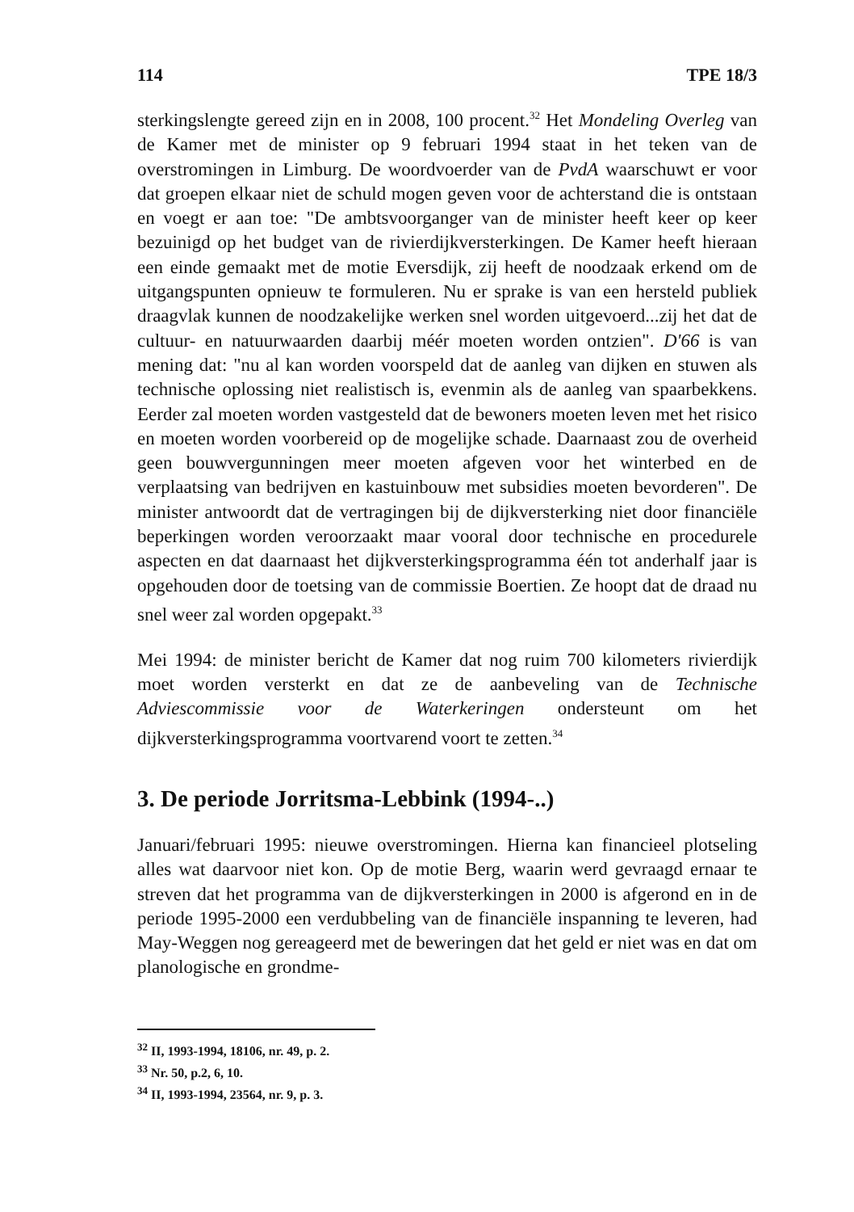114 TPE 18/3
sterkingslengte gereed zijn en in 2008, 100 procent.<sup>32</sup> Het Mondeling Overleg van de Kamer met de minister op 9 februari 1994 staat in het teken van de overstromingen in Limburg. De woordvoerder van de PvdA waarschuwt er voor dat groepen elkaar niet de schuld mogen geven voor de achterstand die is ontstaan en voegt er aan toe: "De ambtsvoorganger van de minister heeft keer op keer bezuinigd op het budget van de rivierdijkversterkingen. De Kamer heeft hieraan een einde gemaakt met de motie Eversdijk, zij heeft de noodzaak erkend om de uitgangspunten opnieuw te formuleren. Nu er sprake is van een hersteld publiek draagvlak kunnen de noodzakelijke werken snel worden uitgevoerd...zij het dat de cultuur- en natuurwaarden daarbij méér moeten worden ontzien". D'66 is van mening dat: "nu al kan worden voorspeld dat de aanleg van dijken en stuwen als technische oplossing niet realistisch is, evenmin als de aanleg van spaarbekkens. Eerder zal moeten worden vastgesteld dat de bewoners moeten leven met het risico en moeten worden voorbereid op de mogelijke schade. Daarnaast zou de overheid geen bouwvergunningen meer moeten afgeven voor het winterbed en de verplaatsing van bedrijven en kastuinbouw met subsidies moeten bevorderen". De minister antwoordt dat de vertragingen bij de dijkversterking niet door financiële beperkingen worden veroorzaakt maar vooral door technische en procedurele aspecten en dat daarnaast het dijkversterkingsprogramma één tot anderhalf jaar is opgehouden door de toetsing van de commissie Boertien. Ze hoopt dat de draad nu snel weer zal worden opgepakt.<sup>33</sup>
Mei 1994: de minister bericht de Kamer dat nog ruim 700 kilometers rivierdijk moet worden versterkt en dat ze de aanbeveling van de Technische Adviescommissie voor de Waterkeringen ondersteunt om het dijkversterkingsprogramma voortvarend voort te zetten.<sup>34</sup>
3. De periode Jorritsma-Lebbink (1994-..)
Januari/februari 1995: nieuwe overstromingen. Hierna kan financieel plotseling alles wat daarvoor niet kon. Op de motie Berg, waarin werd gevraagd ernaar te streven dat het programma van de dijkversterkingen in 2000 is afgerond en in de periode 1995-2000 een verdubbeling van de financiële inspanning te leveren, had May-Weggen nog gereageerd met de beweringen dat het geld er niet was en dat om planologische en grondme-
<sup>32</sup> II, 1993-1994, 18106, nr. 49, p. 2.
<sup>33</sup> Nr. 50, p.2, 6, 10.
<sup>34</sup> II, 1993-1994, 23564, nr. 9, p. 3.